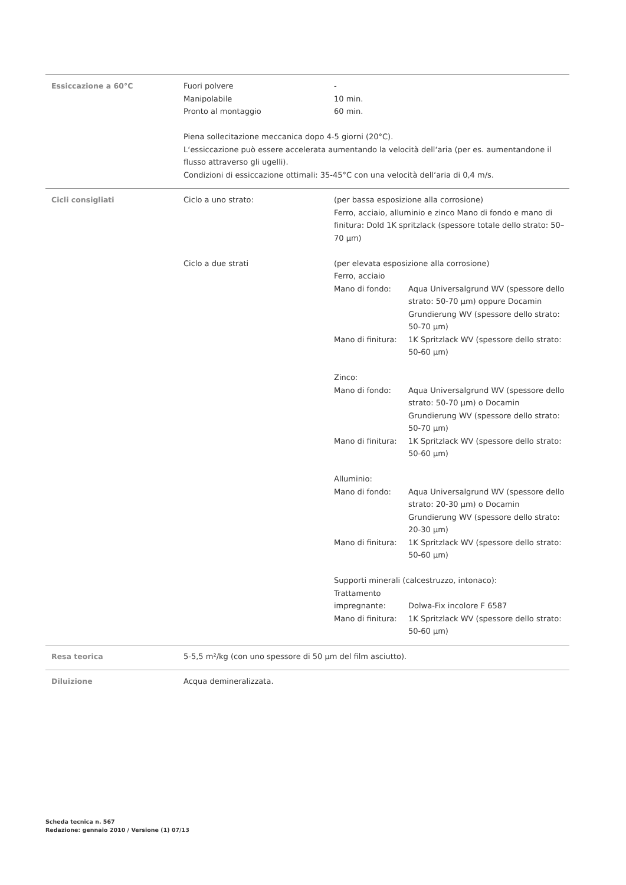Essiccazione a 60°C Fuori polvere -
Manipolabile 10 min.
Pronto al montaggio 60 min.
Piena sollecitazione meccanica dopo 4-5 giorni (20°C).
L‘essiccazione può essere accelerata aumentando la velocità dell‘aria (per es. aumentandone il flusso attraverso gli ugelli).
Condizioni di essiccazione ottimali: 35-45°C con una velocità dell‘aria di 0,4 m/s.
Cicli consigliati Ciclo a uno strato: (per bassa esposizione alla corrosione)
Ferro, acciaio, alluminio e zinco Mano di fondo e mano di finitura: Dold 1K spritzlack (spessore totale dello strato: 50–70 µm)
Ciclo a due strati (per elevata esposizione alla corrosione)
Ferro, acciaio
Mano di fondo: Aqua Universalgrund WV (spessore dello strato: 50-70 µm) oppure Docamin Grundierung WV (spessore dello strato: 50-70 µm)
Mano di finitura: 1K Spritzlack WV (spessore dello strato: 50-60 µm)
Zinco:
Mano di fondo: Aqua Universalgrund WV (spessore dello strato: 50-70 µm) o Docamin Grundierung WV (spessore dello strato: 50-70 µm)
Mano di finitura: 1K Spritzlack WV (spessore dello strato: 50-60 µm)
Alluminio:
Mano di fondo: Aqua Universalgrund WV (spessore dello strato: 20-30 µm) o Docamin Grundierung WV (spessore dello strato: 20-30 µm)
Mano di finitura: 1K Spritzlack WV (spessore dello strato: 50-60 µm)
Supporti minerali (calcestruzzo, intonaco):
Trattamento impregnante:
Dolwa-Fix incolore F 6587
Mano di finitura: 1K Spritzlack WV (spessore dello strato: 50-60 µm)
Resa teorica 5-5,5 m²/kg (con uno spessore di 50 µm del film asciutto).
Diluizione Acqua demineralizzata.
Scheda tecnica n. 567
Redazione: gennaio 2010 / Versione (1) 07/13